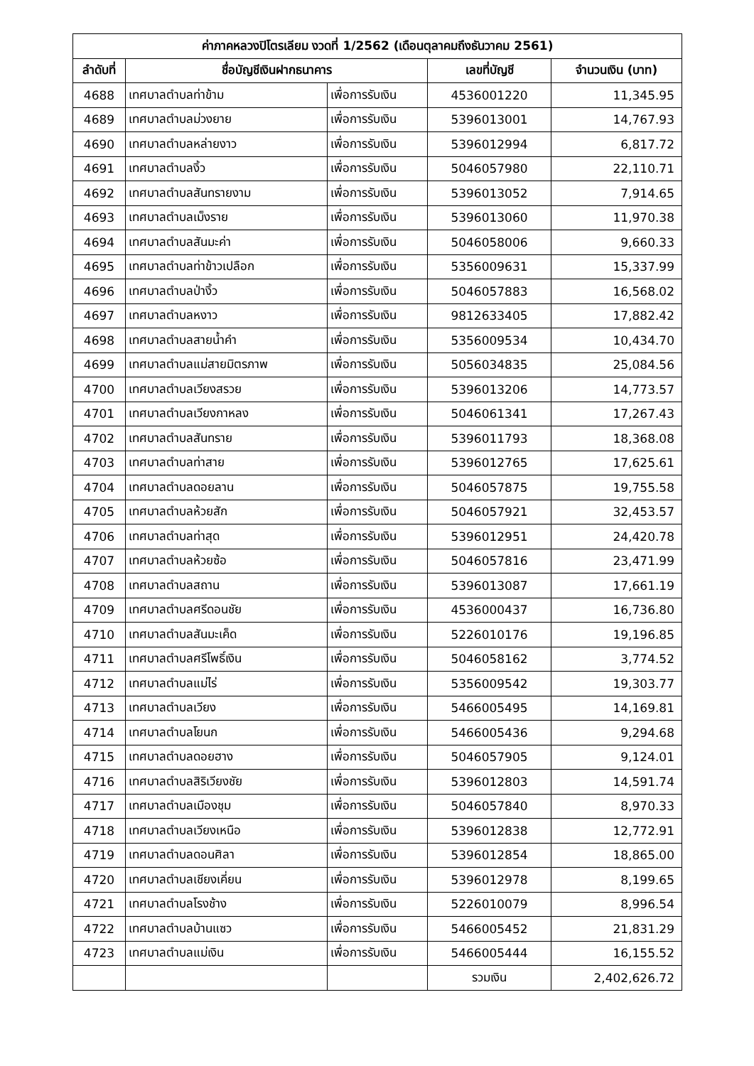| ค่าภาคหลวงปิโตรเลียม งวดที่ 1/2562 (เดือนตุลาคมถึงธันวาคม 2561) | | | | |
| --- | --- | --- | --- | --- |
| ลำดับที่ | ชื่อบัญชีเงินฝากธนาคาร | | เลขที่บัญชี | จำนวนเงิน (บาท) |
| 4688 | เทศบาลตำบลท่าข้าม | เพื่อการรับเงิน | 4536001220 | 11,345.95 |
| 4689 | เทศบาลตำบลม่วงยาย | เพื่อการรับเงิน | 5396013001 | 14,767.93 |
| 4690 | เทศบาลตำบลหล่ายงาว | เพื่อการรับเงิน | 5396012994 | 6,817.72 |
| 4691 | เทศบาลตำบลงิ้ว | เพื่อการรับเงิน | 5046057980 | 22,110.71 |
| 4692 | เทศบาลตำบลสันทรายงาม | เพื่อการรับเงิน | 5396013052 | 7,914.65 |
| 4693 | เทศบาลตำบลเม็งราย | เพื่อการรับเงิน | 5396013060 | 11,970.38 |
| 4694 | เทศบาลตำบลสันมะค่า | เพื่อการรับเงิน | 5046058006 | 9,660.33 |
| 4695 | เทศบาลตำบลท่าข้าวเปลือก | เพื่อการรับเงิน | 5356009631 | 15,337.99 |
| 4696 | เทศบาลตำบลป่างิ้ว | เพื่อการรับเงิน | 5046057883 | 16,568.02 |
| 4697 | เทศบาลตำบลหงาว | เพื่อการรับเงิน | 9812633405 | 17,882.42 |
| 4698 | เทศบาลตำบลสายน้ำคำ | เพื่อการรับเงิน | 5356009534 | 10,434.70 |
| 4699 | เทศบาลตำบลแม่สายมิตรภาพ | เพื่อการรับเงิน | 5056034835 | 25,084.56 |
| 4700 | เทศบาลตำบลเวียงสรวย | เพื่อการรับเงิน | 5396013206 | 14,773.57 |
| 4701 | เทศบาลตำบลเวียงกาหลง | เพื่อการรับเงิน | 5046061341 | 17,267.43 |
| 4702 | เทศบาลตำบลสันทราย | เพื่อการรับเงิน | 5396011793 | 18,368.08 |
| 4703 | เทศบาลตำบลท่าสาย | เพื่อการรับเงิน | 5396012765 | 17,625.61 |
| 4704 | เทศบาลตำบลดอยลาน | เพื่อการรับเงิน | 5046057875 | 19,755.58 |
| 4705 | เทศบาลตำบลห้วยสัก | เพื่อการรับเงิน | 5046057921 | 32,453.57 |
| 4706 | เทศบาลตำบลท่าสุด | เพื่อการรับเงิน | 5396012951 | 24,420.78 |
| 4707 | เทศบาลตำบลห้วยซ้อ | เพื่อการรับเงิน | 5046057816 | 23,471.99 |
| 4708 | เทศบาลตำบลสถาน | เพื่อการรับเงิน | 5396013087 | 17,661.19 |
| 4709 | เทศบาลตำบลศรีดอนชัย | เพื่อการรับเงิน | 4536000437 | 16,736.80 |
| 4710 | เทศบาลตำบลสันมะเค็ด | เพื่อการรับเงิน | 5226010176 | 19,196.85 |
| 4711 | เทศบาลตำบลศรีโพธิ์เงิน | เพื่อการรับเงิน | 5046058162 | 3,774.52 |
| 4712 | เทศบาลตำบลแม่ไร่ | เพื่อการรับเงิน | 5356009542 | 19,303.77 |
| 4713 | เทศบาลตำบลเวียง | เพื่อการรับเงิน | 5466005495 | 14,169.81 |
| 4714 | เทศบาลตำบลโยนก | เพื่อการรับเงิน | 5466005436 | 9,294.68 |
| 4715 | เทศบาลตำบลดอยฮาง | เพื่อการรับเงิน | 5046057905 | 9,124.01 |
| 4716 | เทศบาลตำบลสิริเวียงชัย | เพื่อการรับเงิน | 5396012803 | 14,591.74 |
| 4717 | เทศบาลตำบลเมืองชุม | เพื่อการรับเงิน | 5046057840 | 8,970.33 |
| 4718 | เทศบาลตำบลเวียงเหนือ | เพื่อการรับเงิน | 5396012838 | 12,772.91 |
| 4719 | เทศบาลตำบลดอนศิลา | เพื่อการรับเงิน | 5396012854 | 18,865.00 |
| 4720 | เทศบาลตำบลเชียงเคี่ยน | เพื่อการรับเงิน | 5396012978 | 8,199.65 |
| 4721 | เทศบาลตำบลโรงช้าง | เพื่อการรับเงิน | 5226010079 | 8,996.54 |
| 4722 | เทศบาลตำบลบ้านแซว | เพื่อการรับเงิน | 5466005452 | 21,831.29 |
| 4723 | เทศบาลตำบลแม่เงิน | เพื่อการรับเงิน | 5466005444 | 16,155.52 |
| | | | รวมเงิน | 2,402,626.72 |